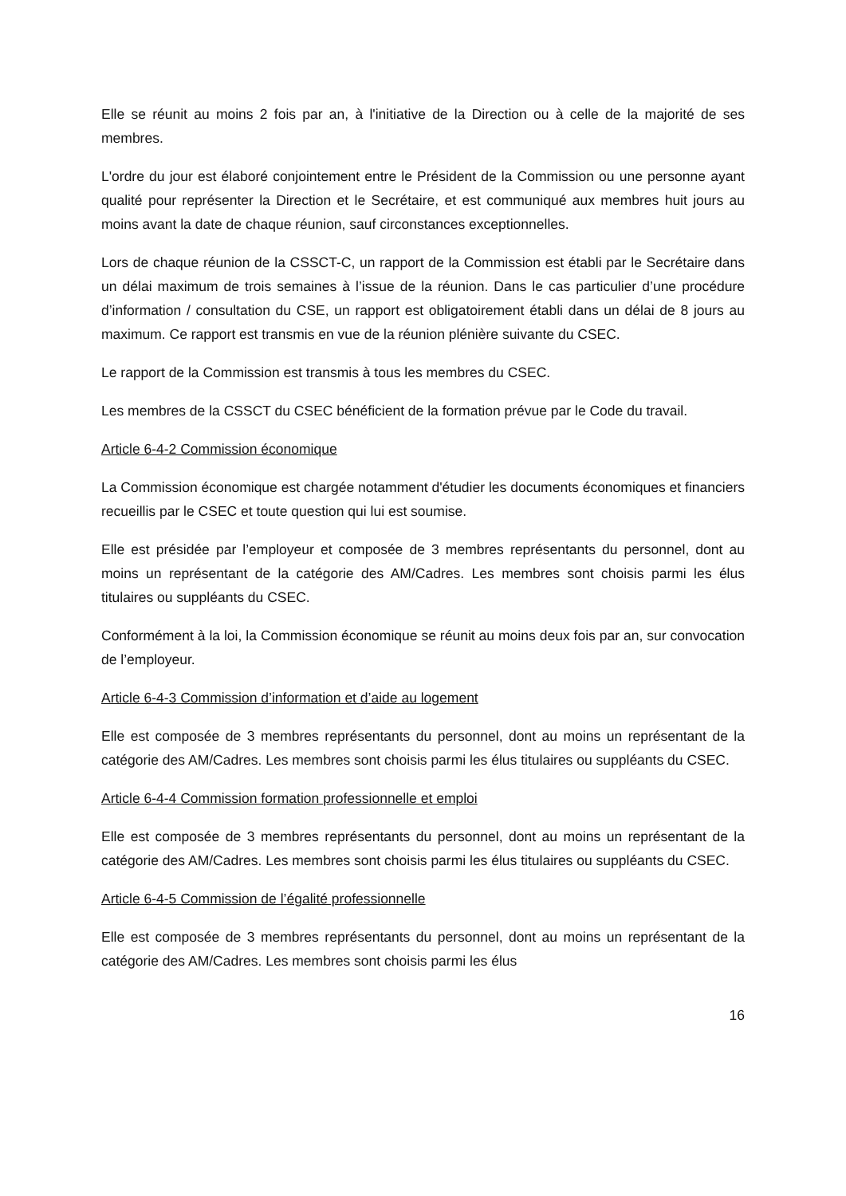Elle se réunit au moins 2 fois par an, à l'initiative de la Direction ou à celle de la majorité de ses membres.
L'ordre du jour est élaboré conjointement entre le Président de la Commission ou une personne ayant qualité pour représenter la Direction et le Secrétaire, et est communiqué aux membres huit jours au moins avant la date de chaque réunion, sauf circonstances exceptionnelles.
Lors de chaque réunion de la CSSCT-C, un rapport de la Commission est établi par le Secrétaire dans un délai maximum de trois semaines à l’issue de la réunion. Dans le cas particulier d’une procédure d’information / consultation du CSE, un rapport est obligatoirement établi dans un délai de 8 jours au maximum. Ce rapport est transmis en vue de la réunion plénière suivante du CSEC.
Le rapport de la Commission est transmis à tous les membres du CSEC.
Les membres de la CSSCT du CSEC bénéficient de la formation prévue par le Code du travail.
Article 6-4-2 Commission économique
La Commission économique est chargée notamment d'étudier les documents économiques et financiers recueillis par le CSEC et toute question qui lui est soumise.
Elle est présidée par l’employeur et composée de 3 membres représentants du personnel, dont au moins un représentant de la catégorie des AM/Cadres. Les membres sont choisis parmi les élus titulaires ou suppléants du CSEC.
Conformément à la loi, la Commission économique se réunit au moins deux fois par an, sur convocation de l’employeur.
Article 6-4-3 Commission d’information et d’aide au logement
Elle est composée de 3 membres représentants du personnel, dont au moins un représentant de la catégorie des AM/Cadres. Les membres sont choisis parmi les élus titulaires ou suppléants du CSEC.
Article 6-4-4 Commission formation professionnelle et emploi
Elle est composée de 3 membres représentants du personnel, dont au moins un représentant de la catégorie des AM/Cadres. Les membres sont choisis parmi les élus titulaires ou suppléants du CSEC.
Article 6-4-5 Commission de l’égalité professionnelle
Elle est composée de 3 membres représentants du personnel, dont au moins un représentant de la catégorie des AM/Cadres. Les membres sont choisis parmi les élus
16